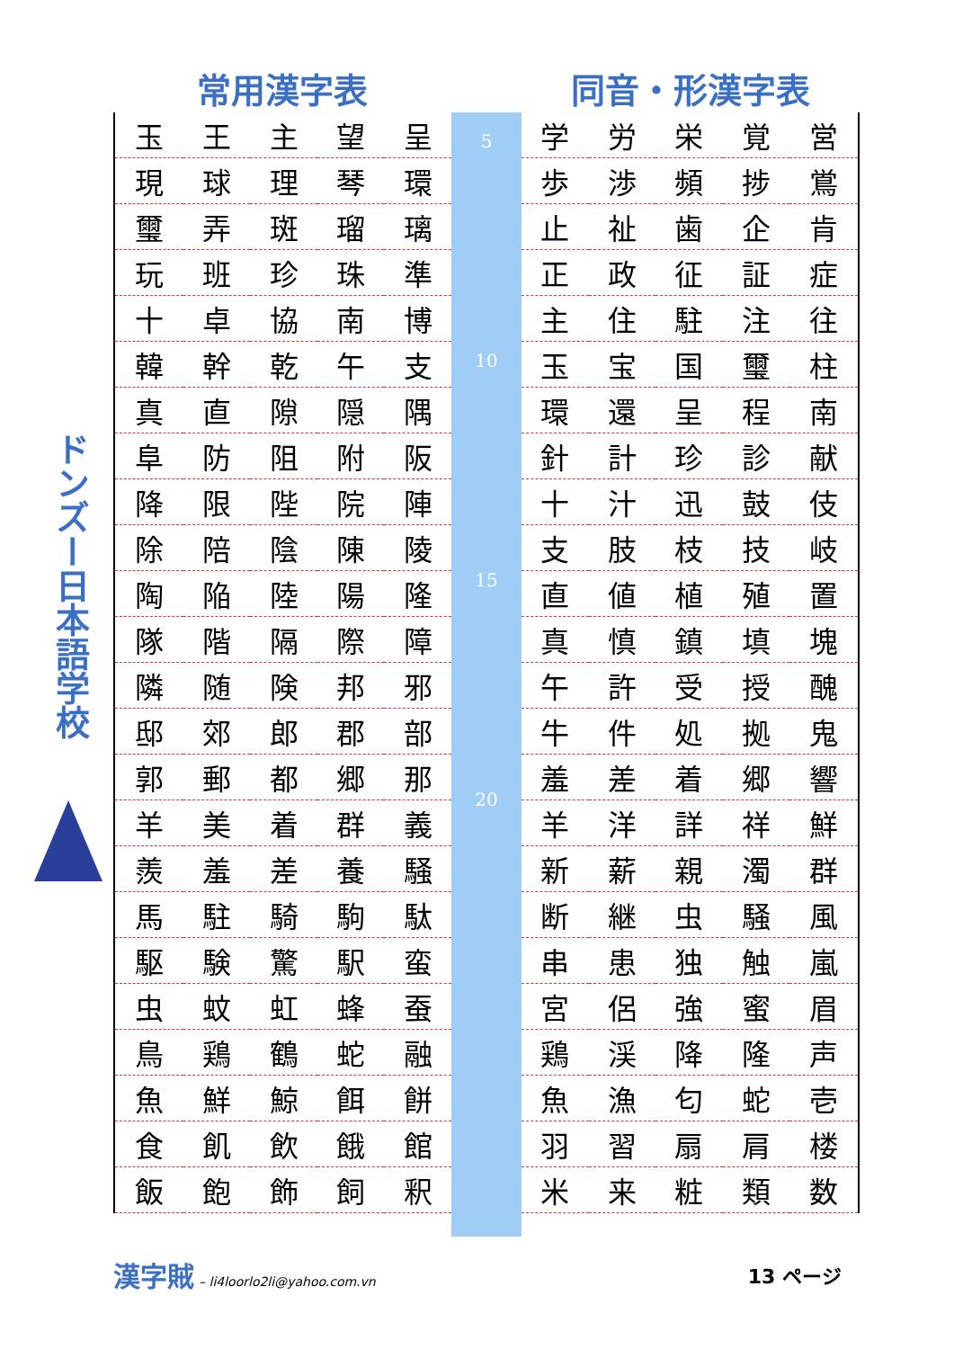ドンズー日本語学校
常用漢字表
| 玉 | 王 | 主 | 望 | 呈 |
| 現 | 球 | 理 | 琴 | 環 |
| 璽 | 弄 | 斑 | 瑠 | 璃 |
| 玩 | 班 | 珍 | 珠 | 準 |
| 十 | 卓 | 協 | 南 | 博 |
| 韓 | 幹 | 乾 | 午 | 支 |
| 真 | 直 | 隙 | 隠 | 隅 |
| 阜 | 防 | 阻 | 附 | 阪 |
| 降 | 限 | 陛 | 院 | 陣 |
| 除 | 陪 | 陰 | 陳 | 陵 |
| 陶 | 陥 | 陸 | 陽 | 隆 |
| 隊 | 階 | 隔 | 際 | 障 |
| 隣 | 随 | 険 | 邦 | 邪 |
| 邸 | 郊 | 郎 | 郡 | 部 |
| 郭 | 郵 | 都 | 郷 | 那 |
| 羊 | 美 | 着 | 群 | 義 |
| 羨 | 羞 | 差 | 養 | 騒 |
| 馬 | 駐 | 騎 | 駒 | 駄 |
| 駆 | 験 | 驚 | 駅 | 蛮 |
| 虫 | 蚊 | 虹 | 蜂 | 蚕 |
| 鳥 | 鶏 | 鶴 | 蛇 | 融 |
| 魚 | 鮮 | 鯨 | 餌 | 餅 |
| 食 | 飢 | 飲 | 餓 | 館 |
| 飯 | 飽 | 飾 | 飼 | 釈 |
5
10
15
20
同音・形漢字表
| 学 | 労 | 栄 | 覚 | 営 |
| 歩 | 渉 | 頻 | 捗 | 鴬 |
| 止 | 祉 | 歯 | 企 | 肯 |
| 正 | 政 | 征 | 証 | 症 |
| 主 | 住 | 駐 | 注 | 往 |
| 玉 | 宝 | 国 | 璽 | 柱 |
| 環 | 還 | 呈 | 程 | 南 |
| 針 | 計 | 珍 | 診 | 献 |
| 十 | 汁 | 迅 | 鼓 | 伎 |
| 支 | 肢 | 枝 | 技 | 岐 |
| 直 | 値 | 植 | 殖 | 置 |
| 真 | 慎 | 鎮 | 填 | 塊 |
| 午 | 許 | 受 | 授 | 醜 |
| 牛 | 件 | 処 | 拠 | 鬼 |
| 羞 | 差 | 着 | 郷 | 響 |
| 羊 | 洋 | 詳 | 祥 | 鮮 |
| 新 | 薪 | 親 | 濁 | 群 |
| 断 | 継 | 虫 | 騒 | 風 |
| 串 | 患 | 独 | 触 | 嵐 |
| 宮 | 侶 | 強 | 蜜 | 眉 |
| 鶏 | 渓 | 降 | 隆 | 声 |
| 魚 | 漁 | 匂 | 蛇 | 壱 |
| 羽 | 習 | 扇 | 肩 | 楼 |
| 米 | 来 | 粧 | 類 | 数 |
漢字賊 – li4loorlo2li@yahoo.com.vn
13 ページ